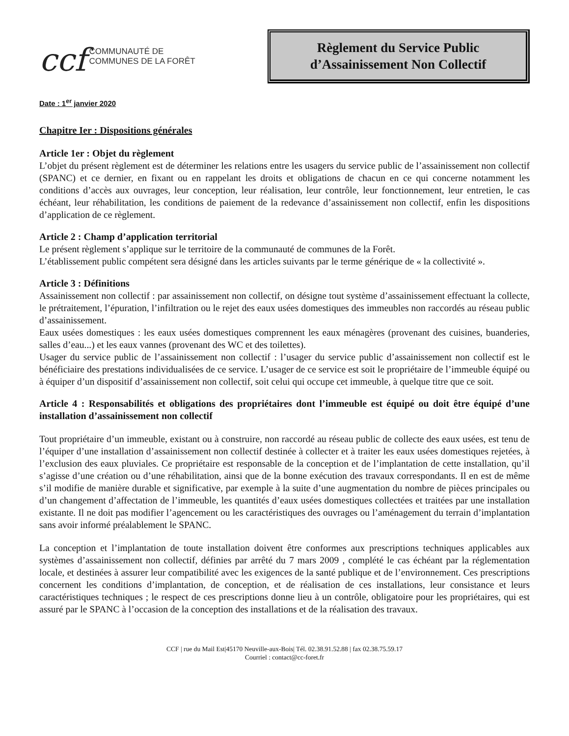ccf COMMUNAUTÉ DE
COMMUNES DE LA FORÊT
Règlement du Service Public
d’Assainissement Non Collectif
Date : 1<sup>er</sup> janvier 2020
Chapitre Ier : Dispositions générales
Article 1er : Objet du règlement
L’objet du présent règlement est de déterminer les relations entre les usagers du service public de l’assainissement non collectif (SPANC) et ce dernier, en fixant ou en rappelant les droits et obligations de chacun en ce qui concerne notamment les conditions d’accès aux ouvrages, leur conception, leur réalisation, leur contrôle, leur fonctionnement, leur entretien, le cas échéant, leur réhabilitation, les conditions de paiement de la redevance d’assainissement non collectif, enfin les dispositions d’application de ce règlement.
Article 2 : Champ d’application territorial
Le présent règlement s’applique sur le territoire de la communauté de communes de la Forêt.
L’établissement public compétent sera désigné dans les articles suivants par le terme générique de « la collectivité ».
Article 3 : Définitions
Assainissement non collectif : par assainissement non collectif, on désigne tout système d’assainissement effectuant la collecte, le prétraitement, l’épuration, l’infiltration ou le rejet des eaux usées domestiques des immeubles non raccordés au réseau public d’assainissement.
Eaux usées domestiques : les eaux usées domestiques comprennent les eaux ménagères (provenant des cuisines, buanderies, salles d’eau...) et les eaux vannes (provenant des WC et des toilettes).
Usager du service public de l’assainissement non collectif : l’usager du service public d’assainissement non collectif est le bénéficiaire des prestations individualisées de ce service. L’usager de ce service est soit le propriétaire de l’immeuble équipé ou à équiper d’un dispositif d’assainissement non collectif, soit celui qui occupe cet immeuble, à quelque titre que ce soit.
Article 4 : Responsabilités et obligations des propriétaires dont l’immeuble est équipé ou doit être équipé d’une installation d’assainissement non collectif
Tout propriétaire d’un immeuble, existant ou à construire, non raccordé au réseau public de collecte des eaux usées, est tenu de l’équiper d’une installation d’assainissement non collectif destinée à collecter et à traiter les eaux usées domestiques rejetées, à l’exclusion des eaux pluviales. Ce propriétaire est responsable de la conception et de l’implantation de cette installation, qu’il s’agisse d’une création ou d’une réhabilitation, ainsi que de la bonne exécution des travaux correspondants. Il en est de même s’il modifie de manière durable et significative, par exemple à la suite d’une augmentation du nombre de pièces principales ou d’un changement d’affectation de l’immeuble, les quantités d’eaux usées domestiques collectées et traitées par une installation existante. Il ne doit pas modifier l’agencement ou les caractéristiques des ouvrages ou l’aménagement du terrain d’implantation sans avoir informé préalablement le SPANC.
La conception et l’implantation de toute installation doivent être conformes aux prescriptions techniques applicables aux systèmes d’assainissement non collectif, définies par arrêté du 7 mars 2009 , complété le cas échéant par la réglementation locale, et destinées à assurer leur compatibilité avec les exigences de la santé publique et de l’environnement. Ces prescriptions concernent les conditions d’implantation, de conception, et de réalisation de ces installations, leur consistance et leurs caractéristiques techniques ; le respect de ces prescriptions donne lieu à un contrôle, obligatoire pour les propriétaires, qui est assuré par le SPANC à l’occasion de la conception des installations et de la réalisation des travaux.
CCF | rue du Mail Est|45170 Neuville-aux-Bois| Tél. 02.38.91.52.88 | fax 02.38.75.59.17
Courriel : contact@cc-foret.fr